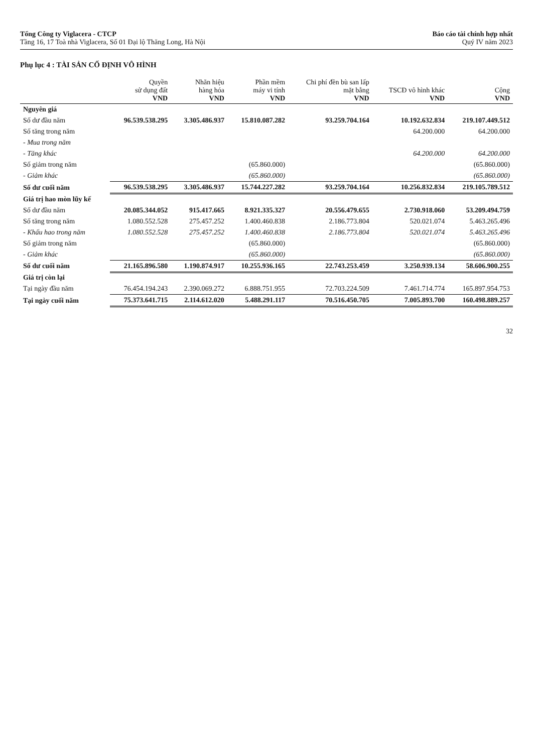Tổng Công ty Viglacera - CTCP
Tầng 16, 17 Toà nhà Viglacera, Số 01 Đại lộ Thăng Long, Hà Nội
Báo cáo tài chính hợp nhất
Quý IV năm 2023
Phụ lục 4 : TÀI SẢN CỐ ĐỊNH VÔ HÌNH
| | Quyền sử dụng đất VND | Nhãn hiệu hàng hóa VND | Phần mềm máy vi tính VND | Chi phí đền bù san lấp mặt bằng VND | TSCĐ vô hình khác VND | Cộng VND |
| --- | --- | --- | --- | --- | --- | --- |
| Nguyên giá | | | | | | |
| Số dư đầu năm | 96.539.538.295 | 3.305.486.937 | 15.810.087.282 | 93.259.704.164 | 10.192.632.834 | 219.107.449.512 |
| Số tăng trong năm | | | | | 64.200.000 | 64.200.000 |
| - Mua trong năm | | | | | | |
| - Tăng khác | | | | | 64.200.000 | 64.200.000 |
| Số giảm trong năm | | | (65.860.000) | | | (65.860.000) |
| - Giảm khác | | | (65.860.000) | | | (65.860.000) |
| Số dư cuối năm | 96.539.538.295 | 3.305.486.937 | 15.744.227.282 | 93.259.704.164 | 10.256.832.834 | 219.105.789.512 |
| Giá trị hao mòn lũy kế | | | | | | |
| Số dư đầu năm | 20.085.344.052 | 915.417.665 | 8.921.335.327 | 20.556.479.655 | 2.730.918.060 | 53.209.494.759 |
| Số tăng trong năm | 1.080.552.528 | 275.457.252 | 1.400.460.838 | 2.186.773.804 | 520.021.074 | 5.463.265.496 |
| - Khấu hao trong năm | 1.080.552.528 | 275.457.252 | 1.400.460.838 | 2.186.773.804 | 520.021.074 | 5.463.265.496 |
| Số giảm trong năm | | | (65.860.000) | | | (65.860.000) |
| - Giảm khác | | | (65.860.000) | | | (65.860.000) |
| Số dư cuối năm | 21.165.896.580 | 1.190.874.917 | 10.255.936.165 | 22.743.253.459 | 3.250.939.134 | 58.606.900.255 |
| Giá trị còn lại | | | | | | |
| Tại ngày đầu năm | 76.454.194.243 | 2.390.069.272 | 6.888.751.955 | 72.703.224.509 | 7.461.714.774 | 165.897.954.753 |
| Tại ngày cuối năm | 75.373.641.715 | 2.114.612.020 | 5.488.291.117 | 70.516.450.705 | 7.005.893.700 | 160.498.889.257 |
32